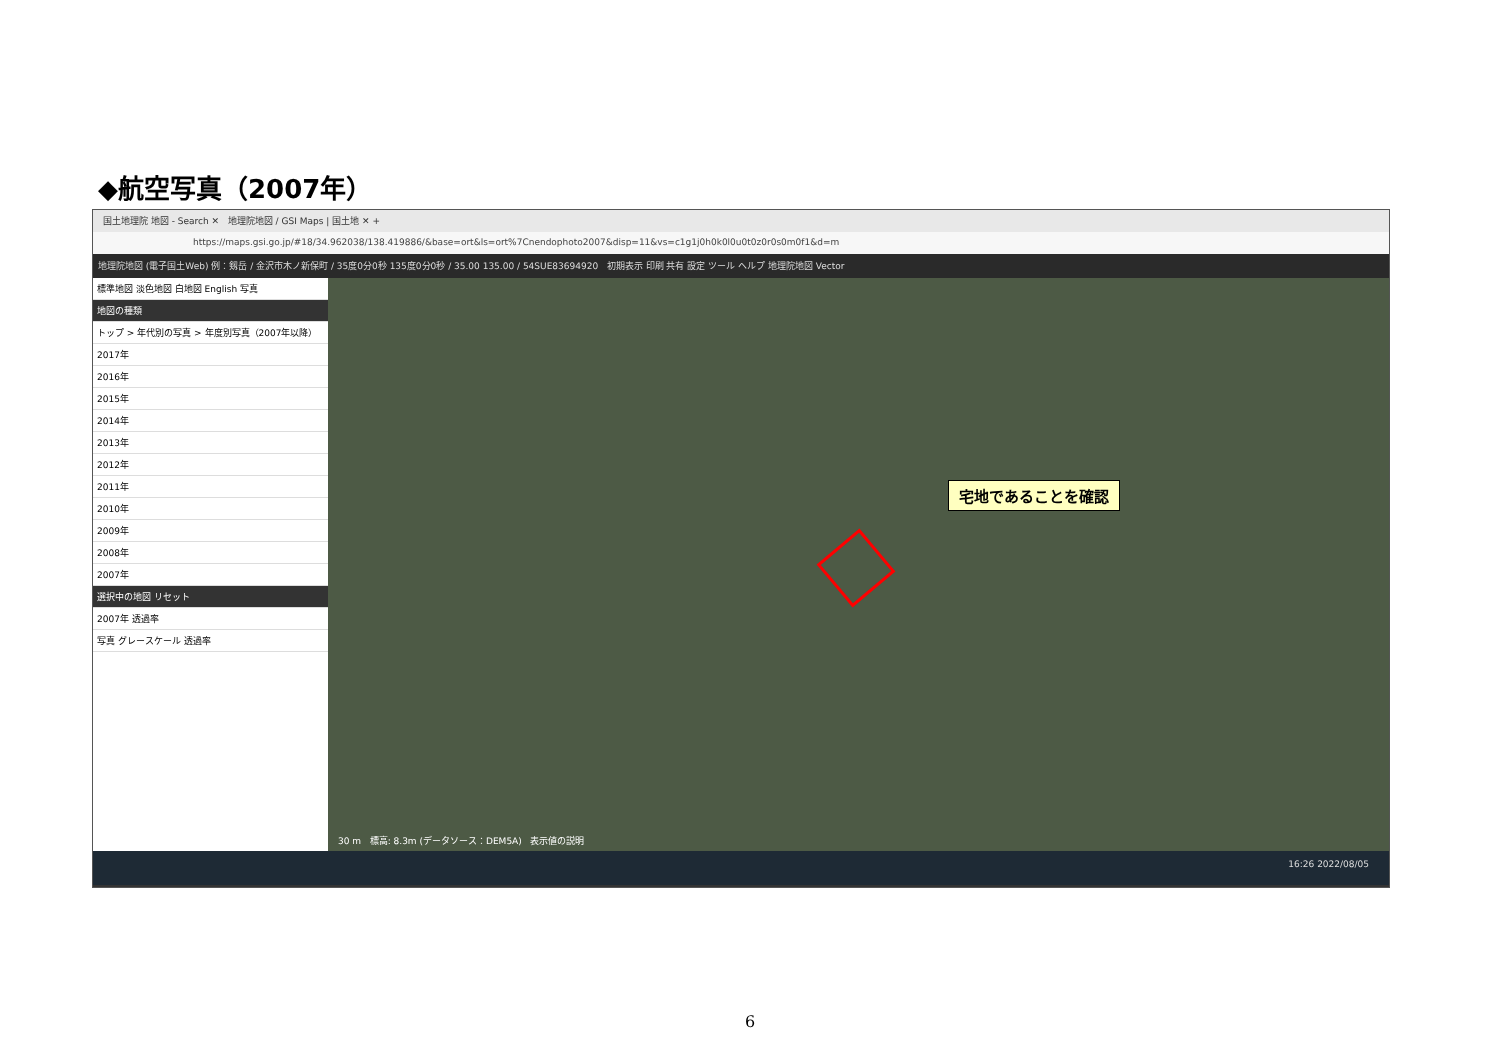◆航空写真（2007年）
国土地理院 地図 - Search ✕ 地理院地図 / GSI Maps | 国土地 ✕ +
https://maps.gsi.go.jp/#18/34.962038/138.419886/&base=ort&ls=ort%7Cnendophoto2007&disp=11&vs=c1g1j0h0k0l0u0t0z0r0s0m0f1&d=m
地理院地図 (電子国土Web) 例：剱岳 / 金沢市木ノ新保町 / 35度0分0秒 135度0分0秒 / 35.00 135.00 / 54SUE83694920 初期表示 印刷 共有 設定 ツール ヘルプ 地理院地図 Vector
標準地図 淡色地図 白地図 English 写真
地図の種類
トップ > 年代別の写真 > 年度別写真（2007年以降）
2017年
2016年
2015年
2014年
2013年
2012年
2011年
2010年
2009年
2008年
2007年
選択中の地図 リセット
2007年 透過率
写真 グレースケール 透過率
宅地であることを確認
30 m 標高: 8.3m (データソース：DEM5A) 表示値の説明
16:26 2022/08/05
6